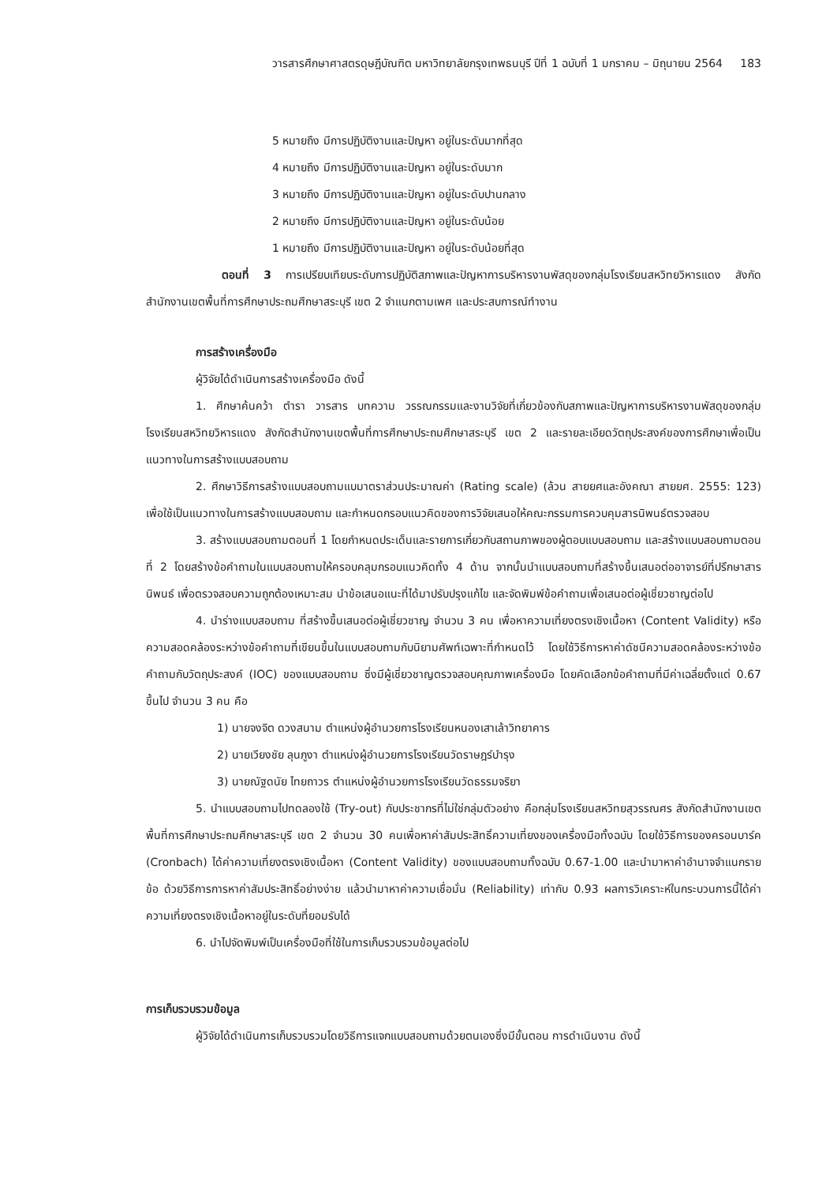วารสารศึกษาศาสตรดุษฎีบัณฑิต มหาวิทยาลัยกรุงเทพธนบุรี ปีที่ 1 ฉบับที่ 1 มกราคม – มิถุนายน 2564 183
5 หมายถึง มีการปฏิบัติงานและปัญหา อยู่ในระดับมากที่สุด
4 หมายถึง มีการปฏิบัติงานและปัญหา อยู่ในระดับมาก
3 หมายถึง มีการปฏิบัติงานและปัญหา อยู่ในระดับปานกลาง
2 หมายถึง มีการปฏิบัติงานและปัญหา อยู่ในระดับน้อย
1 หมายถึง มีการปฏิบัติงานและปัญหา อยู่ในระดับน้อยที่สุด
ตอนที่ 3 การเปรียบเทียบระดับการปฏิบัติสภาพและปัญหาการบริหารงานพัสดุของกลุ่มโรงเรียนสหวิทยวิหารแดง สังกัดสำนักงานเขตพื้นที่การศึกษาประถมศึกษาสระบุรี เขต 2 จำแนกตามเพศ และประสบการณ์ทำงาน
การสร้างเครื่องมือ
ผู้วิจัยได้ดำเนินการสร้างเครื่องมือ ดังนี้
1. ศึกษาค้นคว้า ตำรา วารสาร บทความ วรรณกรรมและงานวิจัยที่เกี่ยวข้องกับสภาพและปัญหาการบริหารงานพัสดุของกลุ่มโรงเรียนสหวิทยวิหารแดง สังกัดสำนักงานเขตพื้นที่การศึกษาประถมศึกษาสระบุรี เขต 2 และรายละเอียดวัตถุประสงค์ของการศึกษาเพื่อเป็นแนวทางในการสร้างแบบสอบถาม
2. ศึกษาวิธีการสร้างแบบสอบถามแบมาตราส่วนประมาณค่า (Rating scale) (ล้วน สายยศและอังคณา สายยศ. 2555: 123) เพื่อใช้เป็นแนวทางในการสร้างแบบสอบถาม และกำหนดกรอบแนวคิดของการวิจัยเสนอให้คณะกรรมการควบคุมสารนิพนธ์ตรวจสอบ
3. สร้างแบบสอบถามตอนที่ 1 โดยกำหนดประเด็นและรายการเกี่ยวกับสถานภาพของผู้ตอบแบบสอบถาม และสร้างแบบสอบถามตอนที่ 2 โดยสร้างข้อคำถามในแบบสอบถามให้ครอบคลุมกรอบแนวคิดทั้ง 4 ด้าน จากนั้นนำแบบสอบถามที่สร้างขึ้นเสนอต่ออาจารย์ที่ปรึกษาสารนิพนธ์ เพื่อตรวจสอบความถูกต้องเหมาะสม นำข้อเสนอแนะที่ได้มาปรับปรุงแก้ไข และจัดพิมพ์ข้อคำถามเพื่อเสนอต่อผู้เชี่ยวชาญต่อไป
4. นำร่างแบบสอบถาม ที่สร้างขึ้นเสนอต่อผู้เชี่ยวชาญ จำนวน 3 คน เพื่อหาความเที่ยงตรงเชิงเนื้อหา (Content Validity) หรือความสอดคล้องระหว่างข้อคำถามที่เขียนขึ้นในแบบสอบถามกับนิยามศัพท์เฉพาะที่กำหนดไว้ โดยใช้วิธีการหาค่าดัชนีความสอดคล้องระหว่างข้อคำถามกับวัตถุประสงค์ (IOC) ของแบบสอบถาม ซึ่งมีผู้เชี่ยวชาญตรวจสอบคุณภาพเครื่องมือ โดยคัดเลือกข้อคำถามที่มีค่าเฉลี่ยตั้งแต่ 0.67 ขึ้นไป จำนวน 3 คน คือ
1) นายจงจิต ดวงสนาม ตำแหน่งผู้อำนวยการโรงเรียนหนองเสาเล้าวิทยาคาร
2) นายเวียงชัย ลุนภูงา ตำแหน่งผู้อำนวยการโรงเรียนวัดราษฎร์บำรุง
3) นายณัฐดนัย ไทยถาวร ตำแหน่งผู้อำนวยการโรงเรียนวัดธรรมจริยา
5. นำแบบสอบถามไปทดลองใช้ (Try-out) กับประชากรที่ไม่ใช่กลุ่มตัวอย่าง คือกลุ่มโรงเรียนสหวิทยสุวรรณศร สังกัดสำนักงานเขตพื้นที่การศึกษาประถมศึกษาสระบุรี เขต 2 จำนวน 30 คนเพื่อหาค่าสัมประสิทธิ์ความเที่ยงของเครื่องมือทั้งฉบับ โดยใช้วิธีการของครอนบาร์ค (Cronbach) ได้ค่าความเที่ยงตรงเชิงเนื้อหา (Content Validity) ของแบบสอบถามทั้งฉบับ 0.67-1.00 และนำมาหาค่าอำนาจจำแนกรายข้อ ด้วยวิธีการการหาค่าสัมประสิทธิ์อย่างง่าย แล้วนำมาหาค่าความเชื่อมั่น (Reliability) เท่ากับ 0.93 ผลการวิเคราะห์ในกระบวนการนี้ได้ค่าความเที่ยงตรงเชิงเนื้อหาอยู่ในระดับที่ยอมรับได้
6. นำไปจัดพิมพ์เป็นเครื่องมือที่ใช้ในการเก็บรวบรวมข้อมูลต่อไป
การเก็บรวบรวมข้อมูล
ผู้วิจัยได้ดำเนินการเก็บรวบรวมโดยวิธีการแจกแบบสอบถามด้วยตนเองซึ่งมีขั้นตอน การดำเนินงาน ดังนี้